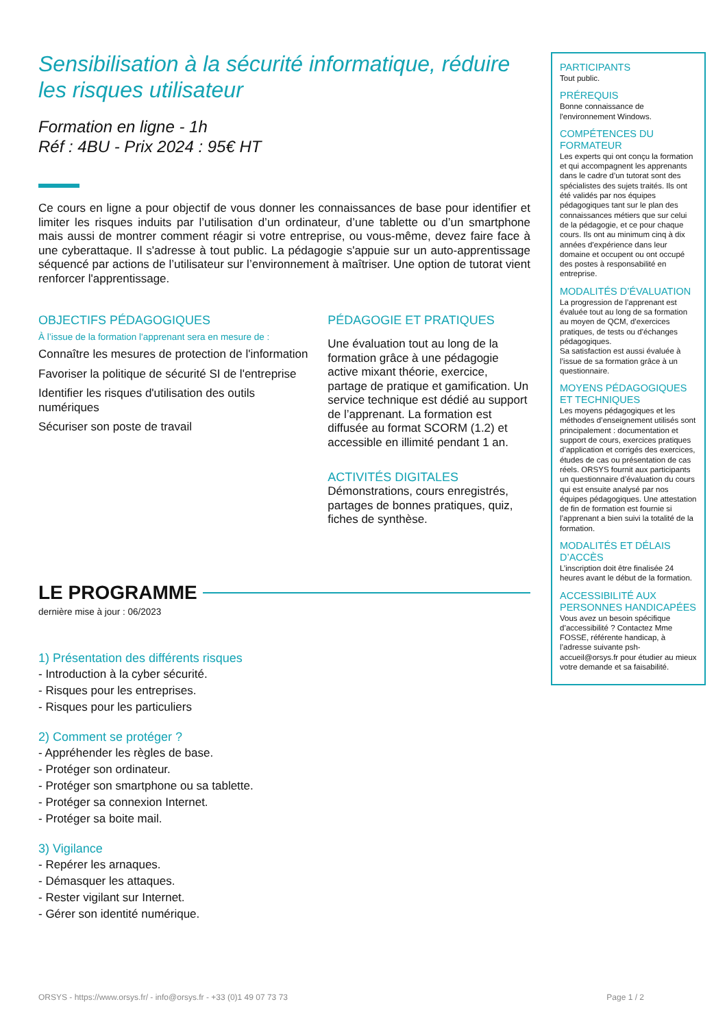Sensibilisation à la sécurité informatique, réduire les risques utilisateur
Formation en ligne - 1h
Réf : 4BU - Prix 2024 : 95€ HT
Ce cours en ligne a pour objectif de vous donner les connaissances de base pour identifier et limiter les risques induits par l’utilisation d’un ordinateur, d’une tablette ou d’un smartphone mais aussi de montrer comment réagir si votre entreprise, ou vous-même, devez faire face à une cyberattaque. Il s'adresse à tout public. La pédagogie s'appuie sur un auto-apprentissage séquencé par actions de l’utilisateur sur l’environnement à maîtriser. Une option de tutorat vient renforcer l'apprentissage.
OBJECTIFS PÉDAGOGIQUES
À l’issue de la formation l'apprenant sera en mesure de :
Connaître les mesures de protection de l'information
Favoriser la politique de sécurité SI de l'entreprise
Identifier les risques d'utilisation des outils numériques
Sécuriser son poste de travail
PÉDAGOGIE ET PRATIQUES
Une évaluation tout au long de la formation grâce à une pédagogie active mixant théorie, exercice, partage de pratique et gamification. Un service technique est dédié au support de l’apprenant. La formation est diffusée au format SCORM (1.2) et accessible en illimité pendant 1 an.
ACTIVITÉS DIGITALES
Démonstrations, cours enregistrés, partages de bonnes pratiques, quiz, fiches de synthèse.
LE PROGRAMME
dernière mise à jour : 06/2023
1) Présentation des différents risques
- Introduction à la cyber sécurité.
- Risques pour les entreprises.
- Risques pour les particuliers
2) Comment se protéger ?
- Appréhender les règles de base.
- Protéger son ordinateur.
- Protéger son smartphone ou sa tablette.
- Protéger sa connexion Internet.
- Protéger sa boite mail.
3) Vigilance
- Repérer les arnaques.
- Démasquer les attaques.
- Rester vigilant sur Internet.
- Gérer son identité numérique.
PARTICIPANTS
Tout public.
PRÉREQUIS
Bonne connaissance de l'environnement Windows.
COMPÉTENCES DU FORMATEUR
Les experts qui ont conçu la formation et qui accompagnent les apprenants dans le cadre d’un tutorat sont des spécialistes des sujets traités. Ils ont été validés par nos équipes pédagogiques tant sur le plan des connaissances métiers que sur celui de la pédagogie, et ce pour chaque cours. Ils ont au minimum cinq à dix années d’expérience dans leur domaine et occupent ou ont occupé des postes à responsabilité en entreprise.
MODALITÉS D’ÉVALUATION
La progression de l’apprenant est évaluée tout au long de sa formation au moyen de QCM, d’exercices pratiques, de tests ou d’échanges pédagogiques.
Sa satisfaction est aussi évaluée à l’issue de sa formation grâce à un questionnaire.
MOYENS PÉDAGOGIQUES ET TECHNIQUES
Les moyens pédagogiques et les méthodes d’enseignement utilisés sont principalement : documentation et support de cours, exercices pratiques d’application et corrigés des exercices, études de cas ou présentation de cas réels. ORSYS fournit aux participants un questionnaire d’évaluation du cours qui est ensuite analysé par nos équipes pédagogiques. Une attestation de fin de formation est fournie si l’apprenant a bien suivi la totalité de la formation.
MODALITÉS ET DÉLAIS D’ACCÈS
L’inscription doit être finalisée 24 heures avant le début de la formation.
ACCESSIBILITÉ AUX PERSONNES HANDICAPÉES
Vous avez un besoin spécifique d’accessibilité ? Contactez Mme FOSSE, référente handicap, à l’adresse suivante psh-accueil@orsys.fr pour étudier au mieux votre demande et sa faisabilité.
ORSYS - https://www.orsys.fr/ - info@orsys.fr - +33 (0)1 49 07 73 73 Page 1 / 2